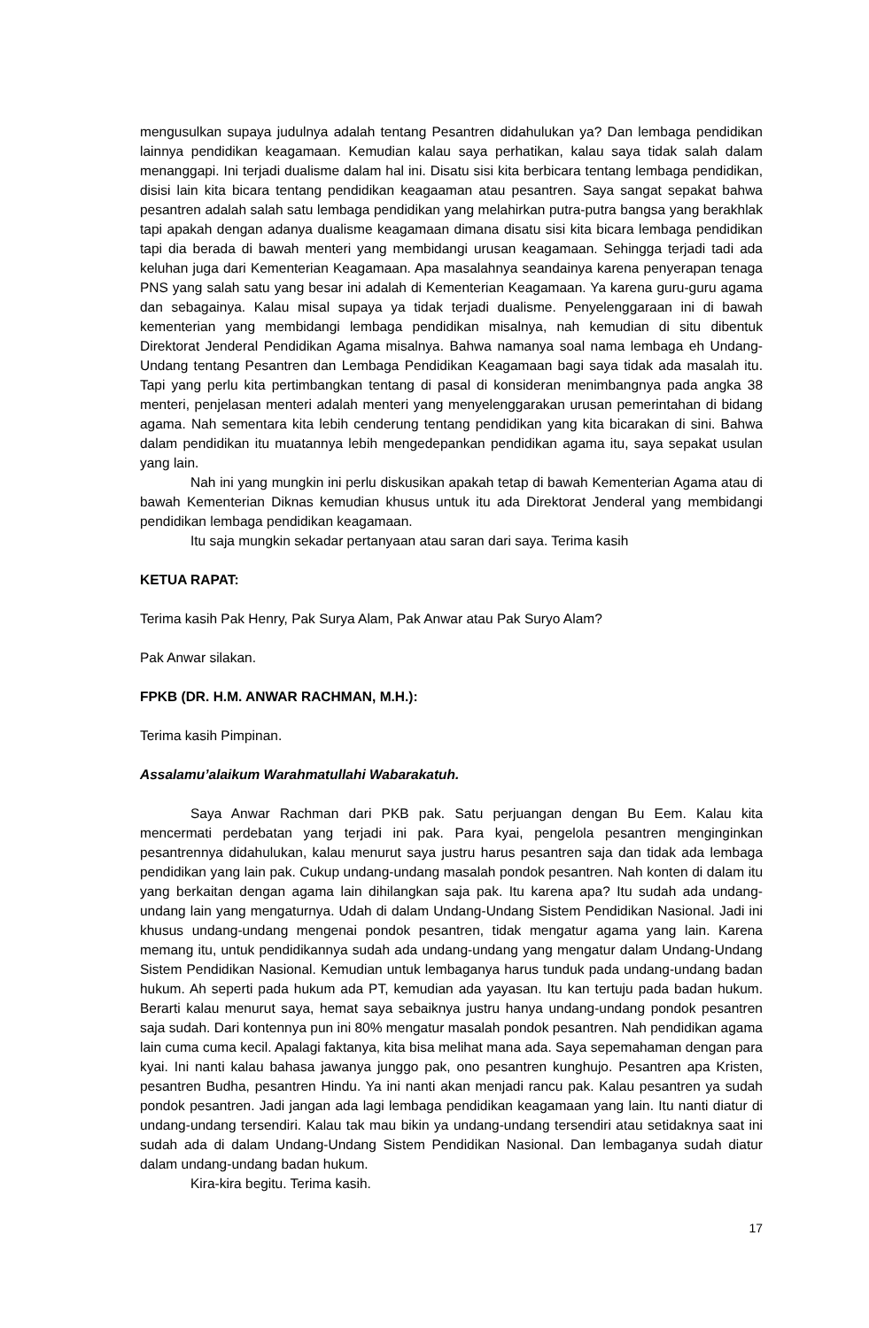mengusulkan supaya judulnya adalah tentang Pesantren didahulukan ya? Dan lembaga pendidikan lainnya pendidikan keagamaan. Kemudian kalau saya perhatikan, kalau saya tidak salah dalam menanggapi. Ini terjadi dualisme dalam hal ini. Disatu sisi kita berbicara tentang lembaga pendidikan, disisi lain kita bicara tentang pendidikan keagaaman atau pesantren. Saya sangat sepakat bahwa pesantren adalah salah satu lembaga pendidikan yang melahirkan putra-putra bangsa yang berakhlak tapi apakah dengan adanya dualisme keagamaan dimana disatu sisi kita bicara lembaga pendidikan tapi dia berada di bawah menteri yang membidangi urusan keagamaan. Sehingga terjadi tadi ada keluhan juga dari Kementerian Keagamaan. Apa masalahnya seandainya karena penyerapan tenaga PNS yang salah satu yang besar ini adalah di Kementerian Keagamaan. Ya karena guru-guru agama dan sebagainya. Kalau misal supaya ya tidak terjadi dualisme. Penyelenggaraan ini di bawah kementerian yang membidangi lembaga pendidikan misalnya, nah kemudian di situ dibentuk Direktorat Jenderal Pendidikan Agama misalnya. Bahwa namanya soal nama lembaga eh Undang-Undang tentang Pesantren dan Lembaga Pendidikan Keagamaan bagi saya tidak ada masalah itu. Tapi yang perlu kita pertimbangkan tentang di pasal di konsideran menimbangnya pada angka 38 menteri, penjelasan menteri adalah menteri yang menyelenggarakan urusan pemerintahan di bidang agama. Nah sementara kita lebih cenderung tentang pendidikan yang kita bicarakan di sini. Bahwa dalam pendidikan itu muatannya lebih mengedepankan pendidikan agama itu, saya sepakat usulan yang lain.
Nah ini yang mungkin ini perlu diskusikan apakah tetap di bawah Kementerian Agama atau di bawah Kementerian Diknas kemudian khusus untuk itu ada Direktorat Jenderal yang membidangi pendidikan lembaga pendidikan keagamaan.
Itu saja mungkin sekadar pertanyaan atau saran dari saya. Terima kasih
KETUA RAPAT:
Terima kasih Pak Henry, Pak Surya Alam, Pak Anwar atau Pak Suryo Alam?
Pak Anwar silakan.
FPKB (DR. H.M. ANWAR RACHMAN, M.H.):
Terima kasih Pimpinan.
Assalamu’alaikum Warahmatullahi Wabarakatuh.
Saya Anwar Rachman dari PKB pak. Satu perjuangan dengan Bu Eem. Kalau kita mencermati perdebatan yang terjadi ini pak. Para kyai, pengelola pesantren menginginkan pesantrennya didahulukan, kalau menurut saya justru harus pesantren saja dan tidak ada lembaga pendidikan yang lain pak. Cukup undang-undang masalah pondok pesantren. Nah konten di dalam itu yang berkaitan dengan agama lain dihilangkan saja pak. Itu karena apa? Itu sudah ada undang-undang lain yang mengaturnya. Udah di dalam Undang-Undang Sistem Pendidikan Nasional. Jadi ini khusus undang-undang mengenai pondok pesantren, tidak mengatur agama yang lain. Karena memang itu, untuk pendidikannya sudah ada undang-undang yang mengatur dalam Undang-Undang Sistem Pendidikan Nasional. Kemudian untuk lembaganya harus tunduk pada undang-undang badan hukum. Ah seperti pada hukum ada PT, kemudian ada yayasan. Itu kan tertuju pada badan hukum. Berarti kalau menurut saya, hemat saya sebaiknya justru hanya undang-undang pondok pesantren saja sudah. Dari kontennya pun ini 80% mengatur masalah pondok pesantren. Nah pendidikan agama lain cuma cuma kecil. Apalagi faktanya, kita bisa melihat mana ada. Saya sepemahaman dengan para kyai. Ini nanti kalau bahasa jawanya junggo pak, ono pesantren kunghujo. Pesantren apa Kristen, pesantren Budha, pesantren Hindu. Ya ini nanti akan menjadi rancu pak. Kalau pesantren ya sudah pondok pesantren. Jadi jangan ada lagi lembaga pendidikan keagamaan yang lain. Itu nanti diatur di undang-undang tersendiri. Kalau tak mau bikin ya undang-undang tersendiri atau setidaknya saat ini sudah ada di dalam Undang-Undang Sistem Pendidikan Nasional. Dan lembaganya sudah diatur dalam undang-undang badan hukum.
Kira-kira begitu. Terima kasih.
17